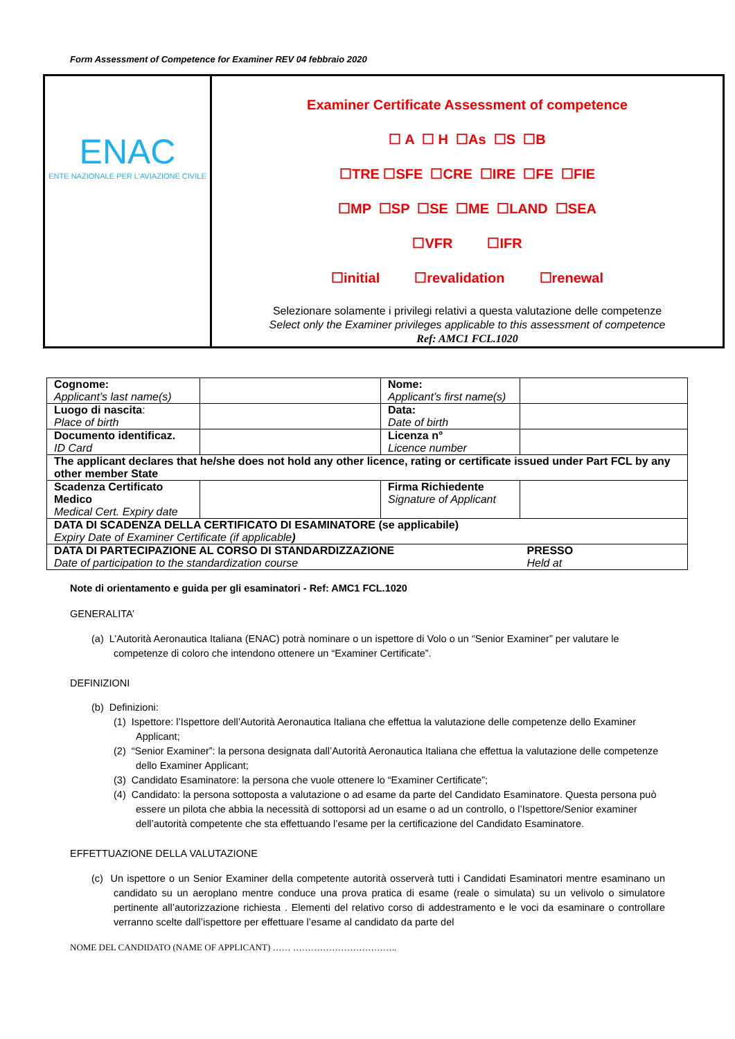Form Assessment of Competence for Examiner REV 04 febbraio 2020
| ENAC ENTE NAZIONALE PER L'AVIAZIONE CIVILE | Examiner Certificate Assessment of competence ☐ A ☐ H ☐As ☐S ☐B ☐TRE ☐SFE ☐CRE ☐IRE ☐FE ☐FIE ☐MP ☐SP ☐SE ☐ME ☐LAND ☐SEA ☐VFR ☐IFR ☐initial ☐revalidation ☐renewal Selezionare solamente i privilegi relativi a questa valutazione delle competenze Select only the Examiner privileges applicable to this assessment of competence Ref: AMC1 FCL.1020 |
| Cognome: Applicant’s last name(s) | | Nome: Applicant’s first name(s) | |
| Luogo di nascita : Place of birth | | Data: Date of birth | |
| Documento identificaz. ID Card | | Licenza n° Licence number | |
| The applicant declares that he/she does not hold any other licence, rating or certificate issued under Part FCL by any other member State | | | |
| Scadenza Certificato Medico Medical Cert. Expiry date | | Firma Richiedente Signature of Applicant | |
| DATA DI SCADENZA DELLA CERTIFICATO DI ESAMINATORE (se applicabile) Expiry Date of Examiner Certificate (if applicable ) | | | |
| DATA DI PARTECIPAZIONE AL CORSO DI STANDARDIZZAZIONE Date of participation to the standardization course | | | PRESSO Held at |
Note di orientamento e guida per gli esaminatori - Ref: AMC1 FCL.1020
GENERALITA’
(a) L’Autorità Aeronautica Italiana (ENAC) potrà nominare o un ispettore di Volo o un “Senior Examiner” per valutare le competenze di coloro che intendono ottenere un “Examiner Certificate”.
DEFINIZIONI
(b) Definizioni:
(1) Ispettore: l’Ispettore dell’Autorità Aeronautica Italiana che effettua la valutazione delle competenze dello Examiner Applicant;
(2) “Senior Examiner”: la persona designata dall’Autorità Aeronautica Italiana che effettua la valutazione delle competenze dello Examiner Applicant;
(3) Candidato Esaminatore: la persona che vuole ottenere lo “Examiner Certificate”;
(4) Candidato: la persona sottoposta a valutazione o ad esame da parte del Candidato Esaminatore. Questa persona può essere un pilota che abbia la necessità di sottoporsi ad un esame o ad un controllo, o l’Ispettore/Senior examiner dell’autorità competente che sta effettuando l’esame per la certificazione del Candidato Esaminatore.
EFFETTUAZIONE DELLA VALUTAZIONE
(c) Un ispettore o un Senior Examiner della competente autorità osserverà tutti i Candidati Esaminatori mentre esaminano un candidato su un aeroplano mentre conduce una prova pratica di esame (reale o simulata) su un velivolo o simulatore pertinente all’autorizzazione richiesta . Elementi del relativo corso di addestramento e le voci da esaminare o controllare verranno scelte dall’ispettore per effettuare l’esame al candidato da parte del
NOME DEL CANDIDATO (NAME OF APPLICANT) …… ……………………………..